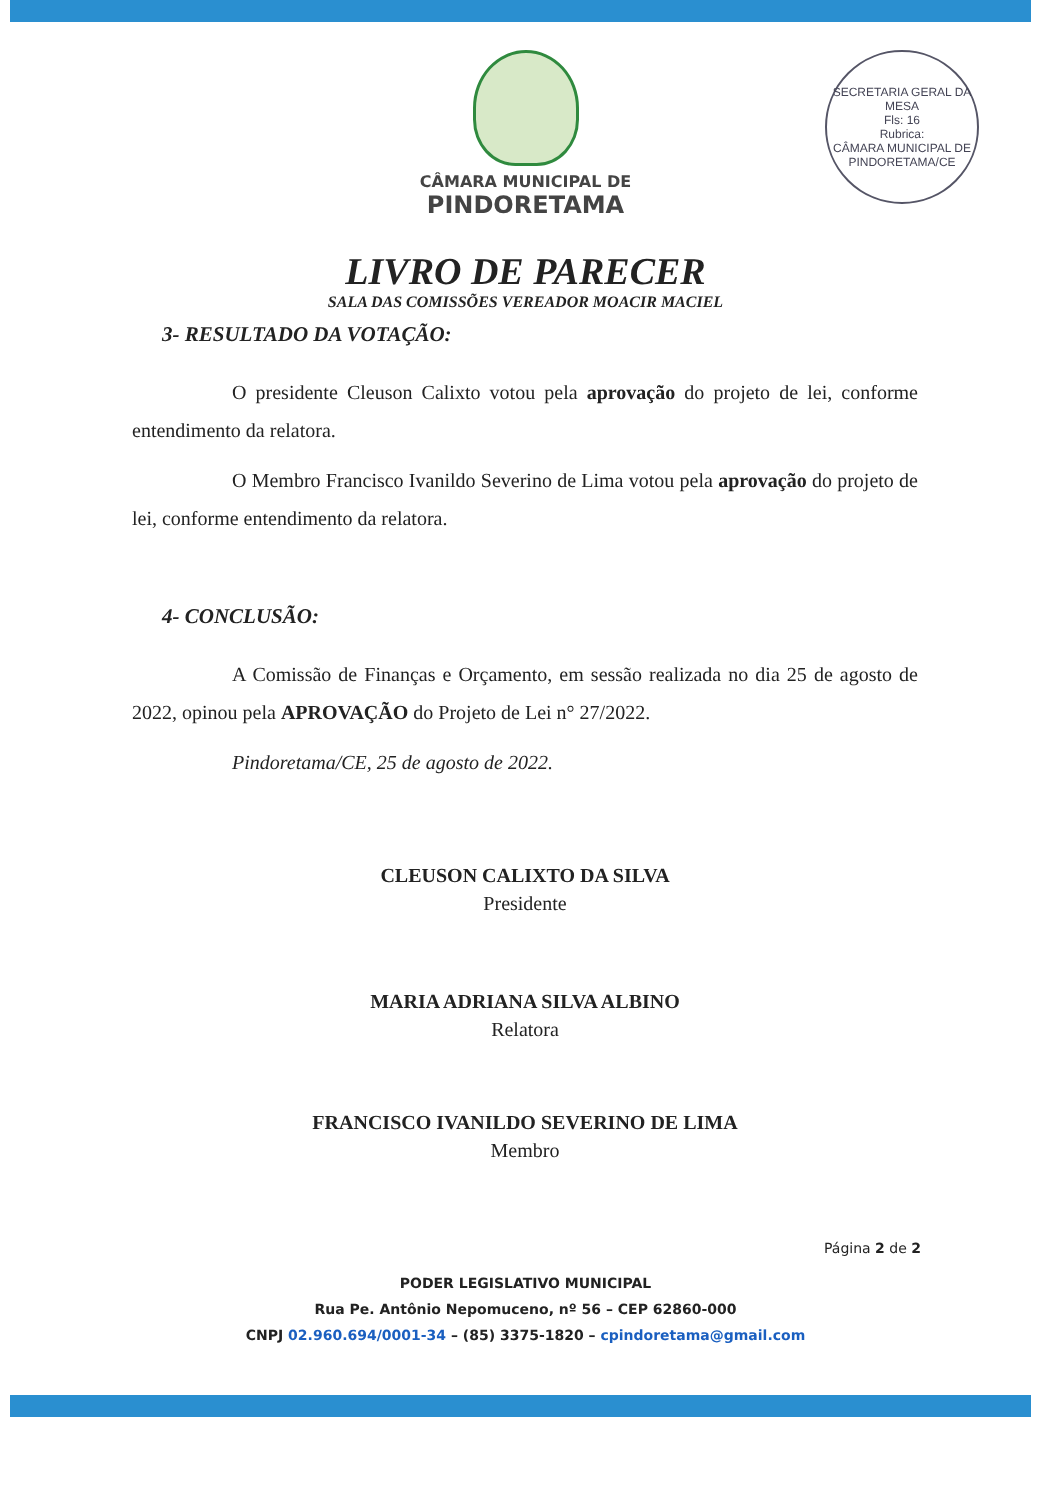CÂMARA MUNICIPAL DE
PINDORETAMA
SECRETARIA GERAL DA MESA
Fls: 16
Rubrica:
CÂMARA MUNICIPAL DE PINDORETAMA/CE
LIVRO DE PARECER
SALA DAS COMISSÕES VEREADOR MOACIR MACIEL
3- RESULTADO DA VOTAÇÃO:
O presidente Cleuson Calixto votou pela aprovação do projeto de lei, conforme entendimento da relatora.
O Membro Francisco Ivanildo Severino de Lima votou pela aprovação do projeto de lei, conforme entendimento da relatora.
4- CONCLUSÃO:
A Comissão de Finanças e Orçamento, em sessão realizada no dia 25 de agosto de 2022, opinou pela APROVAÇÃO do Projeto de Lei n° 27/2022.
Pindoretama/CE, 25 de agosto de 2022.
CLEUSON CALIXTO DA SILVA
Presidente
MARIA ADRIANA SILVA ALBINO
Relatora
FRANCISCO IVANILDO SEVERINO DE LIMA
Membro
Página 2 de 2
PODER LEGISLATIVO MUNICIPAL
Rua Pe. Antônio Nepomuceno, nº 56 – CEP 62860-000
CNPJ 02.960.694/0001-34 – (85) 3375-1820 – cpindoretama@gmail.com